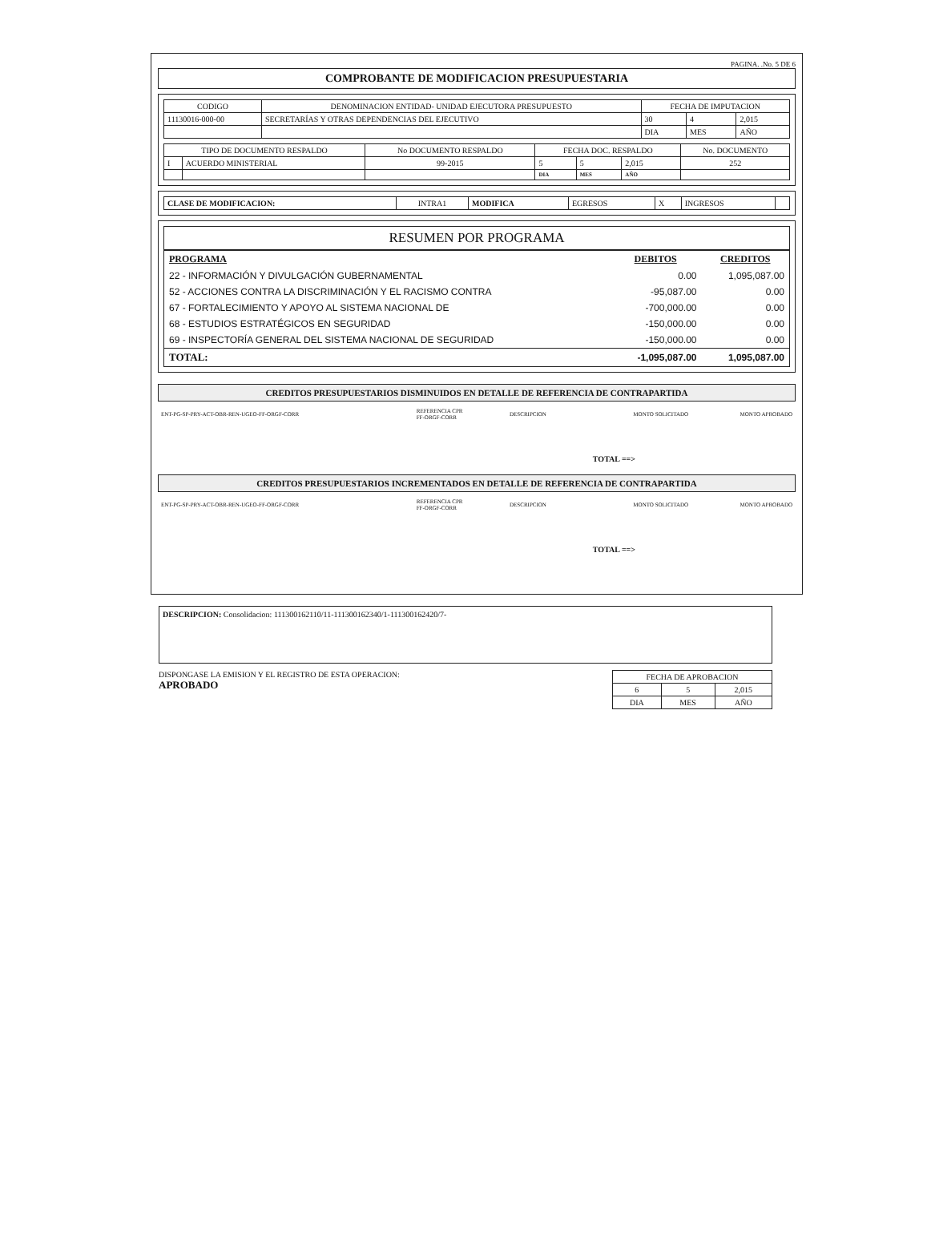PAGINA. .No. 5 DE 6
COMPROBANTE DE MODIFICACION PRESUPUESTARIA
| CODIGO | DENOMINACION ENTIDAD- UNIDAD EJECUTORA PRESUPUESTO | FECHA DE IMPUTACION | | |
| 11130016-000-00 | SECRETARÍAS Y OTRAS DEPENDENCIAS DEL EJECUTIVO | 30 | 4 | 2,015 |
| | | DIA | MES | AÑO |
| TIPO DE DOCUMENTO RESPALDO | | No DOCUMENTO RESPALDO | FECHA DOC. RESPALDO | | | No. DOCUMENTO |
| I | ACUERDO MINISTERIAL | 99-2015 | 5 | 5 | 2,015 | 252 |
| | | | DIA | MES | AÑO | |
| CLASE DE MODIFICACION: | INTRA1 | MODIFICA | EGRESOS | X | INGRESOS | |
RESUMEN POR PROGRAMA
| PROGRAMA | DEBITOS | CREDITOS |
| 22 - INFORMACIÓN Y DIVULGACIÓN GUBERNAMENTAL | 0.00 | 1,095,087.00 |
| 52 - ACCIONES CONTRA LA DISCRIMINACIÓN Y EL RACISMO CONTRA | -95,087.00 | 0.00 |
| 67 - FORTALECIMIENTO Y APOYO AL SISTEMA NACIONAL DE | -700,000.00 | 0.00 |
| 68 - ESTUDIOS ESTRATÉGICOS EN SEGURIDAD | -150,000.00 | 0.00 |
| 69 - INSPECTORÍA GENERAL DEL SISTEMA NACIONAL DE SEGURIDAD | -150,000.00 | 0.00 |
| TOTAL: | -1,095,087.00 | 1,095,087.00 |
CREDITOS PRESUPUESTARIOS DISMINUIDOS EN DETALLE DE REFERENCIA DE CONTRAPARTIDA
| ENT-PG-SP-PRY-ACT-OBR-REN-UGEO-FF-ORGF-CORR | REFERENCIA CPR FF-ORGF-CORR | DESCRIPCION | MONTO SOLICITADO | MONTO APROBADO |
TOTAL ==>
CREDITOS PRESUPUESTARIOS INCREMENTADOS EN DETALLE DE REFERENCIA DE CONTRAPARTIDA
| ENT-PG-SP-PRY-ACT-OBR-REN-UGEO-FF-ORGF-CORR | REFERENCIA CPR FF-ORGF-CORR | DESCRIPCION | MONTO SOLICITADO | MONTO APROBADO |
TOTAL ==>
DESCRIPCION: Consolidacion: 111300162110/11-111300162340/1-111300162420/7-
DISPONGASE LA EMISION Y EL REGISTRO DE ESTA OPERACION:
APROBADO
| FECHA DE APROBACION | | |
| 6 | 5 | 2,015 |
| DIA | MES | AÑO |